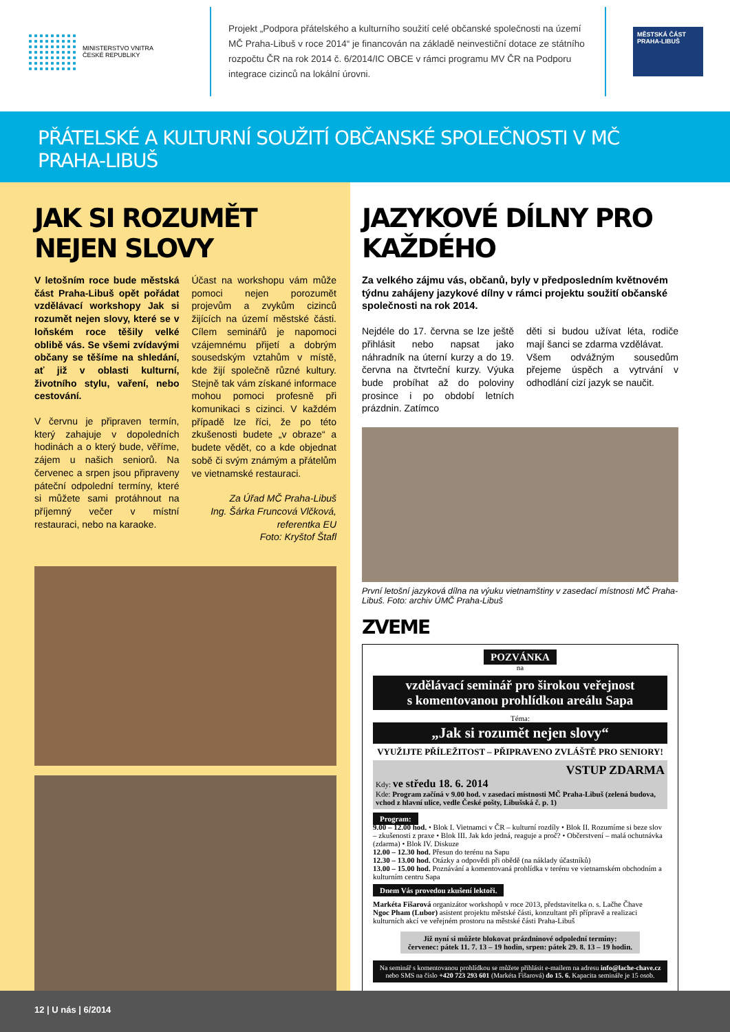MINISTERSTVO VNITRA
ČESKÉ REPUBLIKY
Projekt „Podpora přátelského a kulturního soužití celé občanské společnosti na území MČ Praha-Libuš v roce 2014“ je financován na základě neinvestiční dotace ze státního rozpočtu ČR na rok 2014 č. 6/2014/IC OBCE v rámci programu MV ČR na Podporu integrace cizinců na lokální úrovni.
MĚSTSKÁ ČÁST PRAHA-LIBUŠ
PŘÁTELSKÉ A KULTURNÍ SOUŽITÍ OBČANSKÉ SPOLEČNOSTI V MČ PRAHA-LIBUŠ
JAK SI ROZUMĚT NEJEN SLOVY
V letošním roce bude městská část Praha-Libuš opět pořádat vzdělávací workshopy Jak si rozumět nejen slovy, které se v loňském roce těšily velké oblibě vás. Se všemi zvídavými občany se těšíme na shledání, ať již v oblasti kulturní, životního stylu, vaření, nebo cestování.
V červnu je připraven termín, který zahajuje v dopoledních hodinách a o který bude, věříme, zájem u našich seniorů. Na červenec a srpen jsou připraveny páteční odpolední termíny, které si můžete sami protáhnout na příjemný večer v místní restauraci, nebo na karaoke.
Účast na workshopu vám může pomoci nejen porozumět projevům a zvykům cizinců žijících na území městské části. Cílem seminářů je napomoci vzájemnému přijetí a dobrým sousedským vztahům v místě, kde žijí společně různé kultury. Stejně tak vám získané informace mohou pomoci profesně při komunikaci s cizinci. V každém případě lze říci, že po této zkušenosti budete „v obraze“ a budete vědět, co a kde objednat sobě či svým známým a přátelům ve vietnamské restauraci.
Za Úřad MČ Praha-Libuš
Ing. Šárka Fruncová Vlčková,
referentka EU
Foto: Kryštof Štafl
JAZYKOVÉ DÍLNY PRO KAŽDÉHO
Za velkého zájmu vás, občanů, byly v předposledním květnovém týdnu zahájeny jazykové dílny v rámci projektu soužití občanské společnosti na rok 2014.
Nejdéle do 17. června se lze ještě přihlásit nebo napsat jako náhradník na úterní kurzy a do 19. června na čtvrteční kurzy. Výuka bude probíhat až do poloviny prosince i po období letních prázdnin. Zatímco
děti si budou užívat léta, rodiče mají šanci se zdarma vzdělávat.
Všem odvážným sousedům přejeme úspěch a vytrvání v odhodlání cizí jazyk se naučit.
První letošní jazyková dílna na výuku vietnamštiny v zasedací místnosti MČ Praha-Libuš. Foto: archiv ÚMČ Praha-Libuš
ZVEME
POZVÁNKA
na
vzdělávací seminář pro širokou veřejnost
s komentovanou prohlídkou areálu Sapa
Téma:
„Jak si rozumět nejen slovy“
VYUŽIJTE PŘÍLEŽITOST – PŘIPRAVENO ZVLÁŠTĚ PRO SENIORY!
VSTUP ZDARMA
Kdy: ve středu 18. 6. 2014
Kde: Program začíná v 9.00 hod. v zasedací místnosti MČ Praha-Libuš (zelená budova, vchod z hlavní ulice, vedle České pošty, Libušská č. p. 1)
Program:
9.00 – 12.00 hod. • Blok I. Vietnamci v ČR – kulturní rozdíly • Blok II. Rozumíme si beze slov – zkušenosti z praxe • Blok III. Jak kdo jedná, reaguje a proč? • Občerstvení – malá ochutnávka (zdarma) • Blok IV. Diskuze
12.00 – 12.30 hod. Přesun do terénu na Sapu
12.30 – 13.00 hod. Otázky a odpovědi při obědě (na náklady účastníků)
13.00 – 15.00 hod. Poznávání a komentovaná prohlídka v terénu ve vietnamském obchodním a kulturním centru Sapa
Dnem Vás provedou zkušení lektoři.
Markéta Fišarová organizátor workshopů v roce 2013, představitelka o. s. Lačhe Čhave
Ngoc Pham (Lubor) asistent projektu městské části, konzultant při přípravě a realizaci kulturních akcí ve veřejném prostoru na městské části Praha-Libuš
Již nyní si můžete blokovat prázdninové odpolední termíny:
červenec: pátek 11. 7. 13 – 19 hodin, srpen: pátek 29. 8. 13 – 19 hodin.
Na seminář s komentovanou prohlídkou se můžete přihlásit e-mailem na adresu info@lache-chave.cz nebo SMS na číslo +420 723 293 601 (Markéta Fišarová) do 15. 6. Kapacita semináře je 15 osob.
12 | U nás | 6/2014